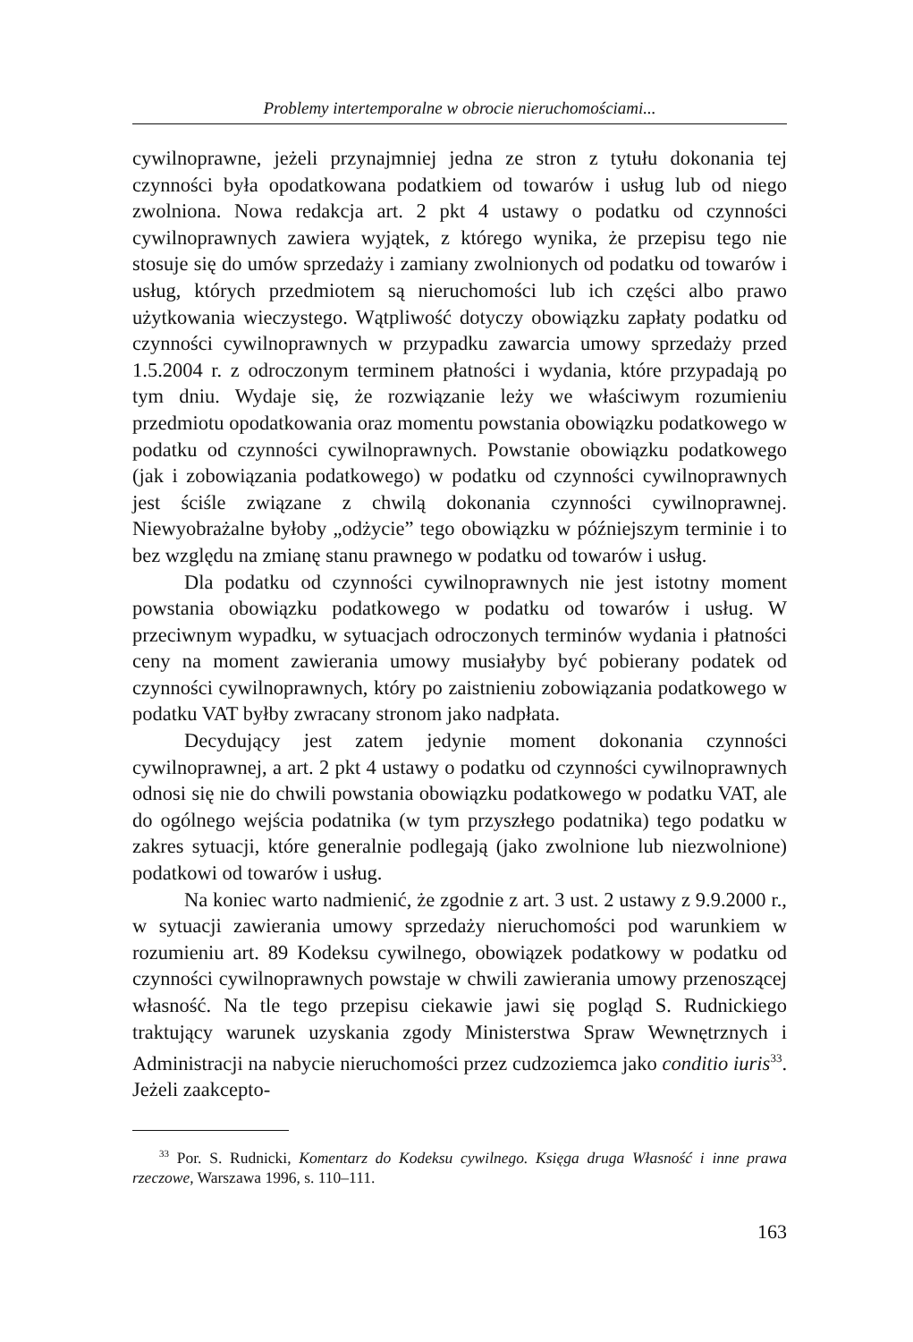Problemy intertemporalne w obrocie nieruchomościami...
cywilnoprawne, jeżeli przynajmniej jedna ze stron z tytułu dokonania tej czynności była opodatkowana podatkiem od towarów i usług lub od niego zwolniona. Nowa redakcja art. 2 pkt 4 ustawy o podatku od czynności cywilnoprawnych zawiera wyjątek, z którego wynika, że przepisu tego nie stosuje się do umów sprzedaży i zamiany zwolnionych od podatku od towarów i usług, których przedmiotem są nieruchomości lub ich części albo prawo użytkowania wieczystego. Wątpliwość dotyczy obowiązku zapłaty podatku od czynności cywilnoprawnych w przypadku zawarcia umowy sprzedaży przed 1.5.2004 r. z odroczonym terminem płatności i wydania, które przypadają po tym dniu. Wydaje się, że rozwiązanie leży we właściwym rozumieniu przedmiotu opodatkowania oraz momentu powstania obowiązku podatkowego w podatku od czynności cywilnoprawnych. Powstanie obowiązku podatkowego (jak i zobowiązania podatkowego) w podatku od czynności cywilnoprawnych jest ściśle związane z chwilą dokonania czynności cywilnoprawnej. Niewyobrażalne byłoby „odżycie” tego obowiązku w późniejszym terminie i to bez względu na zmianę stanu prawnego w podatku od towarów i usług.
Dla podatku od czynności cywilnoprawnych nie jest istotny moment powstania obowiązku podatkowego w podatku od towarów i usług. W przeciwnym wypadku, w sytuacjach odroczonych terminów wydania i płatności ceny na moment zawierania umowy musiałyby być pobierany podatek od czynności cywilnoprawnych, który po zaistnieniu zobowiązania podatkowego w podatku VAT byłby zwracany stronom jako nadpłata.
Decydujący jest zatem jedynie moment dokonania czynności cywilnoprawnej, a art. 2 pkt 4 ustawy o podatku od czynności cywilnoprawnych odnosi się nie do chwili powstania obowiązku podatkowego w podatku VAT, ale do ogólnego wejścia podatnika (w tym przyszłego podatnika) tego podatku w zakres sytuacji, które generalnie podlegają (jako zwolnione lub niezwolnione) podatkowi od towarów i usług.
Na koniec warto nadmienić, że zgodnie z art. 3 ust. 2 ustawy z 9.9.2000 r., w sytuacji zawierania umowy sprzedaży nieruchomości pod warunkiem w rozumieniu art. 89 Kodeksu cywilnego, obowiązek podatkowy w podatku od czynności cywilnoprawnych powstaje w chwili zawierania umowy przenoszącej własność. Na tle tego przepisu ciekawie jawi się pogląd S. Rudnickiego traktujący warunek uzyskania zgody Ministerstwa Spraw Wewnętrznych i Administracji na nabycie nieruchomości przez cudzoziemca jako conditio iuris<sup>33</sup>. Jeżeli zaakcepto-
<sup>33</sup> Por. S. Rudnicki, Komentarz do Kodeksu cywilnego. Księga druga Własność i inne prawa rzeczowe, Warszawa 1996, s. 110–111.
163